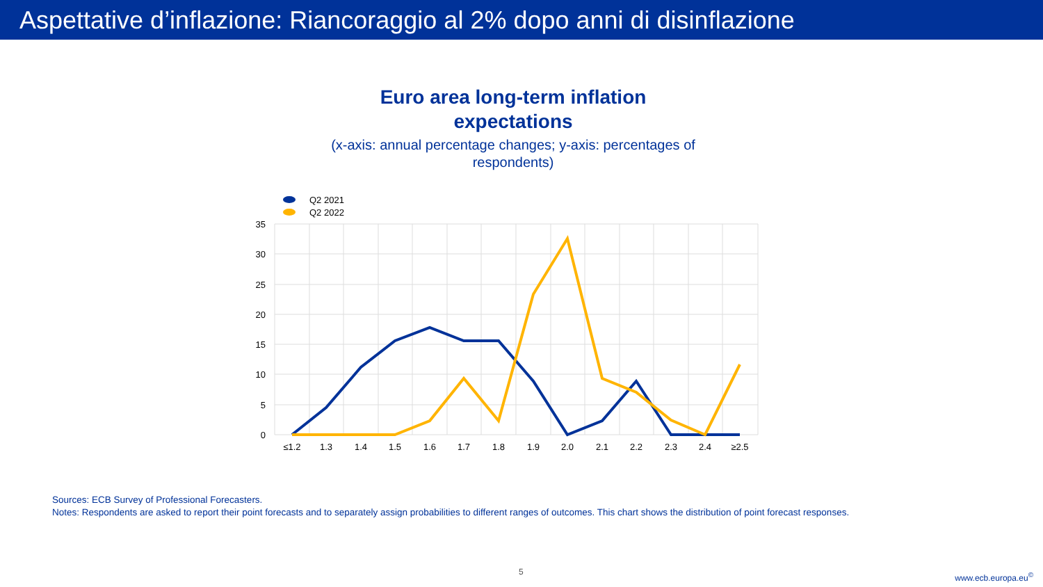Aspettative d’inflazione: Riancoraggio al 2% dopo anni di disinflazione
Euro area long-term inflation
expectations
(x-axis: annual percentage changes; y-axis: percentages of respondents)
Q2 2021
Q2 2022
35
30
25
20
15
10
5
0
≤1.2
1.3
1.4
1.5
1.6
1.7
1.8
1.9
2.0
2.1
2.2
2.3
2.4
≥2.5
Sources: ECB Survey of Professional Forecasters.
Notes: Respondents are asked to report their point forecasts and to separately assign probabilities to different ranges of outcomes. This chart shows the distribution of point forecast responses.
5 www.ecb.europa.eu<sup>©</sup>